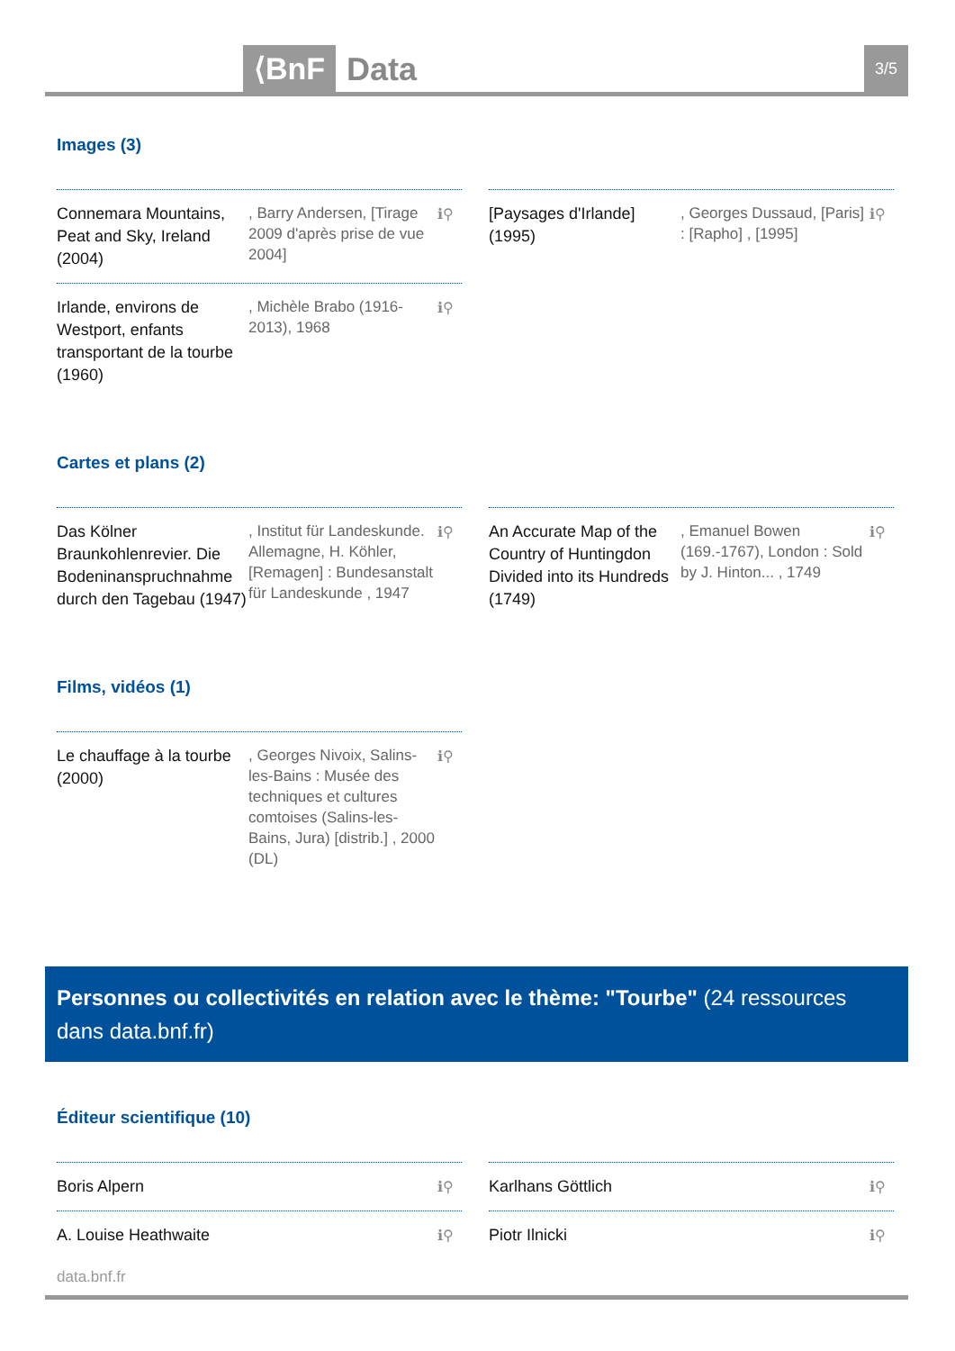⟨BnF Data 3/5
Images (3)
Connemara Mountains, Peat and Sky, Ireland (2004)
, Barry Andersen, [Tirage 2009 d'après prise de vue 2004]
ℹ⚲
Irlande, environs de Westport, enfants transportant de la tourbe (1960)
, Michèle Brabo (1916-2013), 1968
ℹ⚲
[Paysages d'Irlande] (1995)
, Georges Dussaud, [Paris] : [Rapho] , [1995]
ℹ⚲
Cartes et plans (2)
Das Kölner Braunkohlenrevier. Die Bodeninanspruchnahme durch den Tagebau (1947)
, Institut für Landeskunde. Allemagne, H. Köhler, [Remagen] : Bundesanstalt für Landeskunde , 1947
ℹ⚲
An Accurate Map of the Country of Huntingdon Divided into its Hundreds (1749)
, Emanuel Bowen (169.-1767), London : Sold by J. Hinton... , 1749
ℹ⚲
Films, vidéos (1)
Le chauffage à la tourbe (2000)
, Georges Nivoix, Salins-les-Bains : Musée des techniques et cultures comtoises (Salins-les-Bains, Jura) [distrib.] , 2000 (DL)
ℹ⚲
Personnes ou collectivités en relation avec le thème: "Tourbe" (24 ressources dans data.bnf.fr)
Éditeur scientifique (10)
Boris Alpern ℹ⚲
A. Louise Heathwaite ℹ⚲
Karlhans Göttlich ℹ⚲
Piotr Ilnicki ℹ⚲
data.bnf.fr